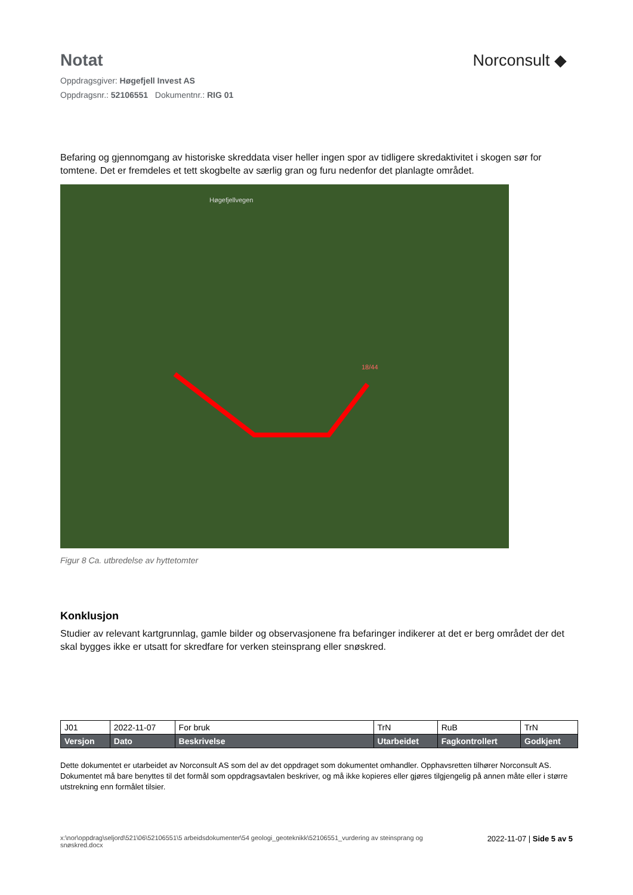Notat
Oppdragsgiver: Høgefjell Invest AS
Oppdragsnr.: 52106551 Dokumentnr.: RIG 01
Norconsult ◆
Befaring og gjennomgang av historiske skreddata viser heller ingen spor av tidligere skredaktivitet i skogen sør for tomtene. Det er fremdeles et tett skogbelte av særlig gran og furu nedenfor det planlagte området.
18/44
Høgefjellvegen
Figur 8 Ca. utbredelse av hyttetomter
Konklusjon
Studier av relevant kartgrunnlag, gamle bilder og observasjonene fra befaringer indikerer at det er berg området der det skal bygges ikke er utsatt for skredfare for verken steinsprang eller snøskred.
| J01 | 2022-11-07 | For bruk | TrN | RuB | TrN |
| Versjon | Dato | Beskrivelse | Utarbeidet | Fagkontrollert | Godkjent |
Dette dokumentet er utarbeidet av Norconsult AS som del av det oppdraget som dokumentet omhandler. Opphavsretten tilhører Norconsult AS. Dokumentet må bare benyttes til det formål som oppdragsavtalen beskriver, og må ikke kopieres eller gjøres tilgjengelig på annen måte eller i større utstrekning enn formålet tilsier.
x:\nor\oppdrag\seljord\521\06\52106551\5 arbeidsdokumenter\54 geologi_geoteknikk\52106551_vurdering av steinsprang og snøskred.docx
2022-11-07 | Side 5 av 5